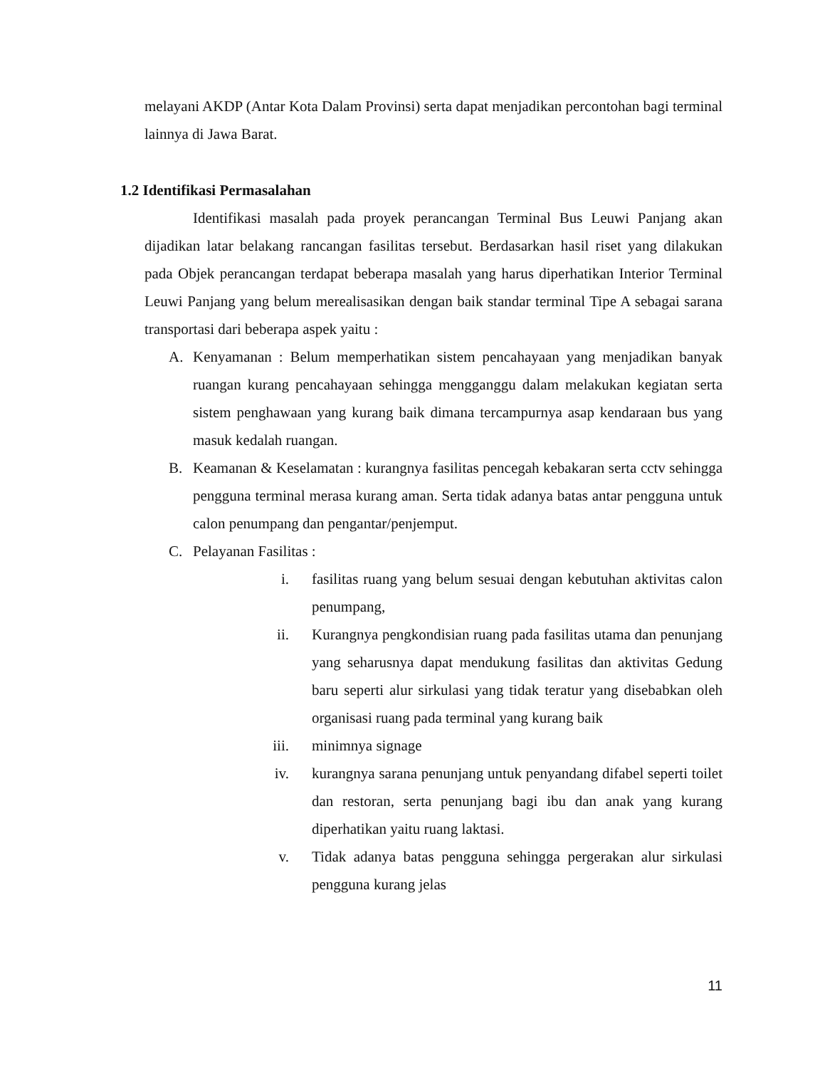melayani AKDP (Antar Kota Dalam Provinsi) serta dapat menjadikan percontohan bagi terminal lainnya di Jawa Barat.
1.2 Identifikasi Permasalahan
Identifikasi masalah pada proyek perancangan Terminal Bus Leuwi Panjang akan dijadikan latar belakang rancangan fasilitas tersebut. Berdasarkan hasil riset yang dilakukan pada Objek perancangan terdapat beberapa masalah yang harus diperhatikan Interior Terminal Leuwi Panjang yang belum merealisasikan dengan baik standar terminal Tipe A sebagai sarana transportasi dari beberapa aspek yaitu :
A. Kenyamanan : Belum memperhatikan sistem pencahayaan yang menjadikan banyak ruangan kurang pencahayaan sehingga mengganggu dalam melakukan kegiatan serta sistem penghawaan yang kurang baik dimana tercampurnya asap kendaraan bus yang masuk kedalah ruangan.
B. Keamanan & Keselamatan : kurangnya fasilitas pencegah kebakaran serta cctv sehingga pengguna terminal merasa kurang aman. Serta tidak adanya batas antar pengguna untuk calon penumpang dan pengantar/penjemput.
C. Pelayanan Fasilitas :
i. fasilitas ruang yang belum sesuai dengan kebutuhan aktivitas calon penumpang,
ii. Kurangnya pengkondisian ruang pada fasilitas utama dan penunjang yang seharusnya dapat mendukung fasilitas dan aktivitas Gedung baru seperti alur sirkulasi yang tidak teratur yang disebabkan oleh organisasi ruang pada terminal yang kurang baik
iii. minimnya signage
iv. kurangnya sarana penunjang untuk penyandang difabel seperti toilet dan restoran, serta penunjang bagi ibu dan anak yang kurang diperhatikan yaitu ruang laktasi.
v. Tidak adanya batas pengguna sehingga pergerakan alur sirkulasi pengguna kurang jelas
11